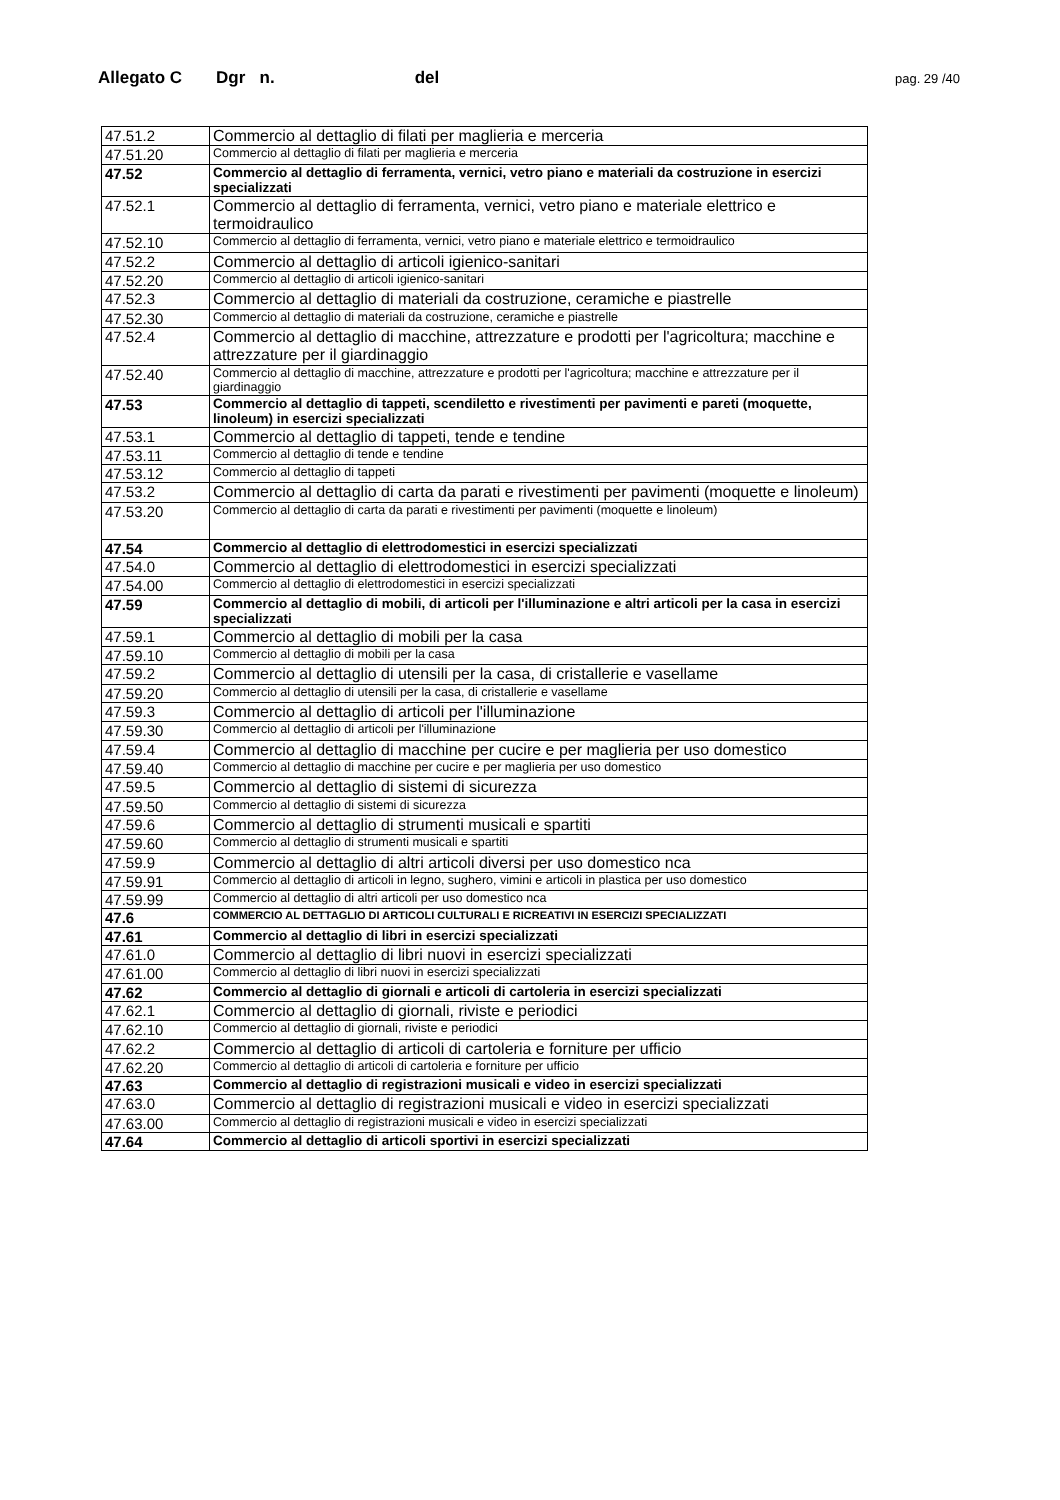Allegato C Dgr n. del pag. 29 /40
| 47.51.2 | Commercio al dettaglio di filati per maglieria e merceria |
| 47.51.20 | Commercio al dettaglio di filati per maglieria e merceria |
| 47.52 | Commercio al dettaglio di ferramenta, vernici, vetro piano e materiali da costruzione in esercizi specializzati |
| 47.52.1 | Commercio al dettaglio di ferramenta, vernici, vetro piano e materiale elettrico e termoidraulico |
| 47.52.10 | Commercio al dettaglio di ferramenta, vernici, vetro piano e materiale elettrico e termoidraulico |
| 47.52.2 | Commercio al dettaglio di articoli igienico-sanitari |
| 47.52.20 | Commercio al dettaglio di articoli igienico-sanitari |
| 47.52.3 | Commercio al dettaglio di materiali da costruzione, ceramiche e piastrelle |
| 47.52.30 | Commercio al dettaglio di materiali da costruzione, ceramiche e piastrelle |
| 47.52.4 | Commercio al dettaglio di macchine, attrezzature e prodotti per l'agricoltura; macchine e attrezzature per il giardinaggio |
| 47.52.40 | Commercio al dettaglio di macchine, attrezzature e prodotti per l'agricoltura; macchine e attrezzature per il giardinaggio |
| 47.53 | Commercio al dettaglio di tappeti, scendiletto e rivestimenti per pavimenti e pareti (moquette, linoleum) in esercizi specializzati |
| 47.53.1 | Commercio al dettaglio di tappeti, tende e tendine |
| 47.53.11 | Commercio al dettaglio di tende e tendine |
| 47.53.12 | Commercio al dettaglio di tappeti |
| 47.53.2 | Commercio al dettaglio di carta da parati e rivestimenti per pavimenti (moquette e linoleum) |
| 47.53.20 | Commercio al dettaglio di carta da parati e rivestimenti per pavimenti (moquette e linoleum) |
| 47.54 | Commercio al dettaglio di elettrodomestici in esercizi specializzati |
| 47.54.0 | Commercio al dettaglio di elettrodomestici in esercizi specializzati |
| 47.54.00 | Commercio al dettaglio di elettrodomestici in esercizi specializzati |
| 47.59 | Commercio al dettaglio di mobili, di articoli per l'illuminazione e altri articoli per la casa in esercizi specializzati |
| 47.59.1 | Commercio al dettaglio di mobili per la casa |
| 47.59.10 | Commercio al dettaglio di mobili per la casa |
| 47.59.2 | Commercio al dettaglio di utensili per la casa, di cristallerie e vasellame |
| 47.59.20 | Commercio al dettaglio di utensili per la casa, di cristallerie e vasellame |
| 47.59.3 | Commercio al dettaglio di articoli per l'illuminazione |
| 47.59.30 | Commercio al dettaglio di articoli per l'illuminazione |
| 47.59.4 | Commercio al dettaglio di macchine per cucire e per maglieria per uso domestico |
| 47.59.40 | Commercio al dettaglio di macchine per cucire e per maglieria per uso domestico |
| 47.59.5 | Commercio al dettaglio di sistemi di sicurezza |
| 47.59.50 | Commercio al dettaglio di sistemi di sicurezza |
| 47.59.6 | Commercio al dettaglio di strumenti musicali e spartiti |
| 47.59.60 | Commercio al dettaglio di strumenti musicali e spartiti |
| 47.59.9 | Commercio al dettaglio di altri articoli diversi per uso domestico nca |
| 47.59.91 | Commercio al dettaglio di articoli in legno, sughero, vimini e articoli in plastica per uso domestico |
| 47.59.99 | Commercio al dettaglio di altri articoli per uso domestico nca |
| 47.6 | COMMERCIO AL DETTAGLIO DI ARTICOLI CULTURALI E RICREATIVI IN ESERCIZI SPECIALIZZATI |
| 47.61 | Commercio al dettaglio di libri in esercizi specializzati |
| 47.61.0 | Commercio al dettaglio di libri nuovi in esercizi specializzati |
| 47.61.00 | Commercio al dettaglio di libri nuovi in esercizi specializzati |
| 47.62 | Commercio al dettaglio di giornali e articoli di cartoleria in esercizi specializzati |
| 47.62.1 | Commercio al dettaglio di giornali, riviste e periodici |
| 47.62.10 | Commercio al dettaglio di giornali, riviste e periodici |
| 47.62.2 | Commercio al dettaglio di articoli di cartoleria e forniture per ufficio |
| 47.62.20 | Commercio al dettaglio di articoli di cartoleria e forniture per ufficio |
| 47.63 | Commercio al dettaglio di registrazioni musicali e video in esercizi specializzati |
| 47.63.0 | Commercio al dettaglio di registrazioni musicali e video in esercizi specializzati |
| 47.63.00 | Commercio al dettaglio di registrazioni musicali e video in esercizi specializzati |
| 47.64 | Commercio al dettaglio di articoli sportivi in esercizi specializzati |